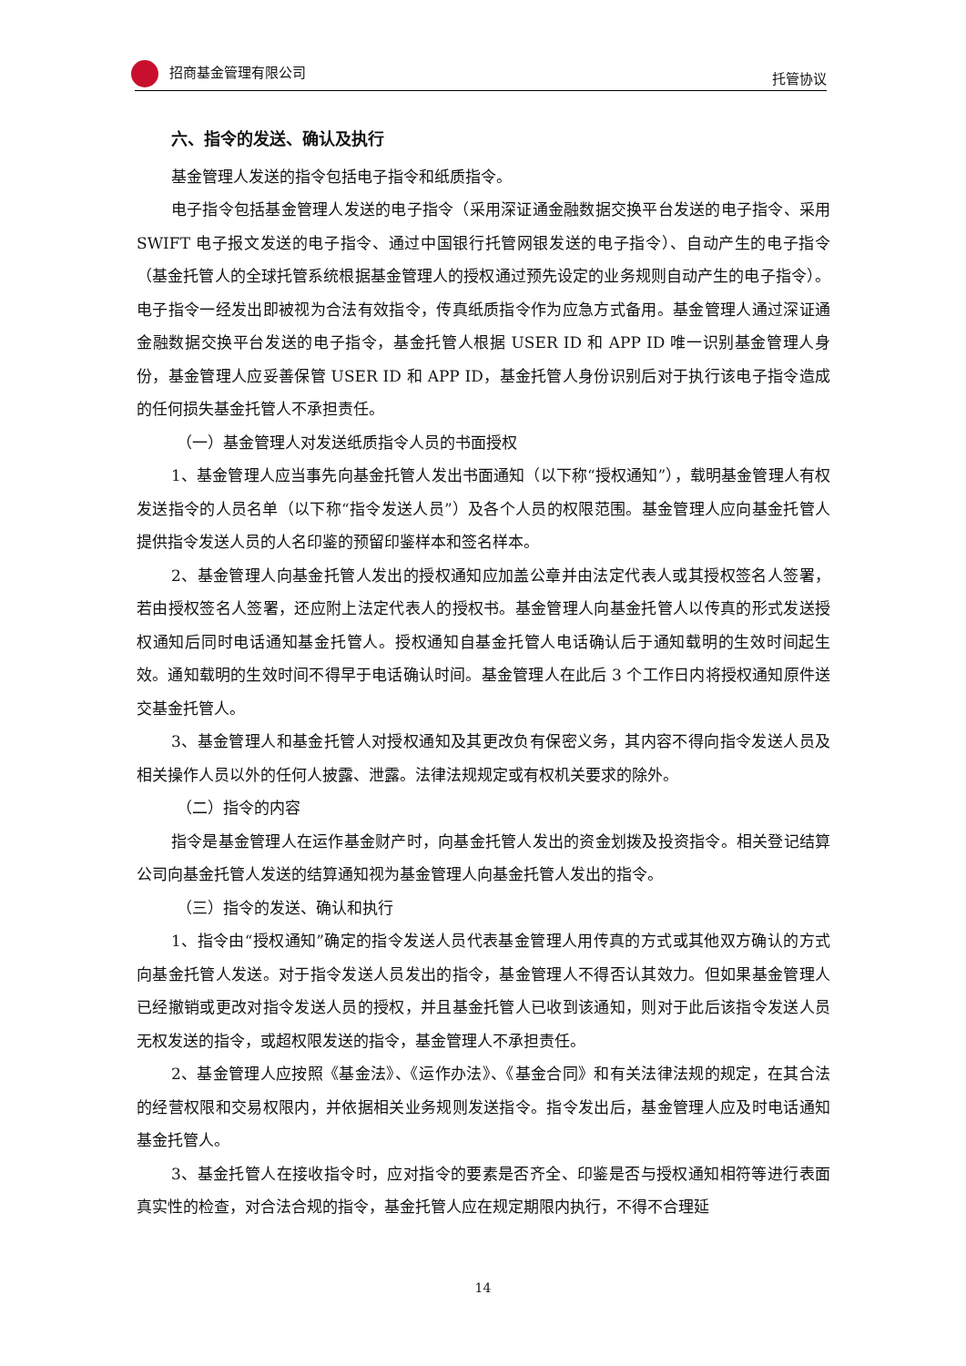招商基金管理有限公司 托管协议
六、指令的发送、确认及执行
基金管理人发送的指令包括电子指令和纸质指令。
电子指令包括基金管理人发送的电子指令（采用深证通金融数据交换平台发送的电子指令、采用 SWIFT 电子报文发送的电子指令、通过中国银行托管网银发送的电子指令）、自动产生的电子指令（基金托管人的全球托管系统根据基金管理人的授权通过预先设定的业务规则自动产生的电子指令）。电子指令一经发出即被视为合法有效指令，传真纸质指令作为应急方式备用。基金管理人通过深证通金融数据交换平台发送的电子指令，基金托管人根据 USER ID 和 APP ID 唯一识别基金管理人身份，基金管理人应妥善保管 USER ID 和 APP ID，基金托管人身份识别后对于执行该电子指令造成的任何损失基金托管人不承担责任。
（一）基金管理人对发送纸质指令人员的书面授权
1、基金管理人应当事先向基金托管人发出书面通知（以下称“授权通知”），载明基金管理人有权发送指令的人员名单（以下称“指令发送人员”）及各个人员的权限范围。基金管理人应向基金托管人提供指令发送人员的人名印鉴的预留印鉴样本和签名样本。
2、基金管理人向基金托管人发出的授权通知应加盖公章并由法定代表人或其授权签名人签署，若由授权签名人签署，还应附上法定代表人的授权书。基金管理人向基金托管人以传真的形式发送授权通知后同时电话通知基金托管人。授权通知自基金托管人电话确认后于通知载明的生效时间起生效。通知载明的生效时间不得早于电话确认时间。基金管理人在此后 3 个工作日内将授权通知原件送交基金托管人。
3、基金管理人和基金托管人对授权通知及其更改负有保密义务，其内容不得向指令发送人员及相关操作人员以外的任何人披露、泄露。法律法规规定或有权机关要求的除外。
（二）指令的内容
指令是基金管理人在运作基金财产时，向基金托管人发出的资金划拨及投资指令。相关登记结算公司向基金托管人发送的结算通知视为基金管理人向基金托管人发出的指令。
（三）指令的发送、确认和执行
1、指令由“授权通知”确定的指令发送人员代表基金管理人用传真的方式或其他双方确认的方式向基金托管人发送。对于指令发送人员发出的指令，基金管理人不得否认其效力。但如果基金管理人已经撤销或更改对指令发送人员的授权，并且基金托管人已收到该通知，则对于此后该指令发送人员无权发送的指令，或超权限发送的指令，基金管理人不承担责任。
2、基金管理人应按照《基金法》、《运作办法》、《基金合同》和有关法律法规的规定，在其合法的经营权限和交易权限内，并依据相关业务规则发送指令。指令发出后，基金管理人应及时电话通知基金托管人。
3、基金托管人在接收指令时，应对指令的要素是否齐全、印鉴是否与授权通知相符等进行表面真实性的检查，对合法合规的指令，基金托管人应在规定期限内执行，不得不合理延
14